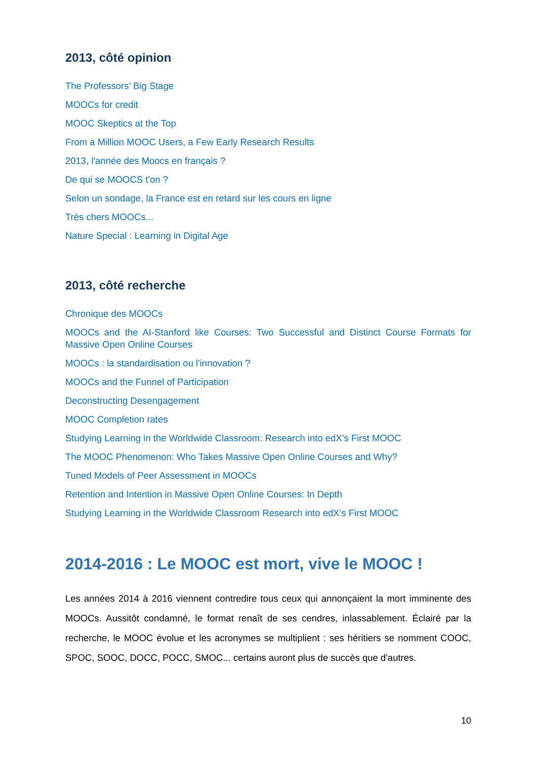2013, côté opinion
The Professors’ Big Stage
MOOCs for credit
MOOC Skeptics at the Top
From a Million MOOC Users, a Few Early Research Results
2013, l'année des Moocs en français ?
De qui se MOOCS t'on ?
Selon un sondage, la France est en retard sur les cours en ligne
Très chers MOOCs...
Nature Special : Learning in Digital Age
2013, côté recherche
Chronique des MOOCs
MOOCs and the AI-Stanford like Courses: Two Successful and Distinct Course Formats for Massive Open Online Courses
MOOCs : la standardisation ou l'innovation ?
MOOCs and the Funnel of Participation
Deconstructing Desengagement
MOOC Completion rates
Studying Learning in the Worldwide Classroom: Research into edX’s First MOOC
The MOOC Phenomenon: Who Takes Massive Open Online Courses and Why?
Tuned Models of Peer Assessment in MOOCs
Retention and Intention in Massive Open Online Courses: In Depth
Studying Learning in the Worldwide Classroom Research into edX’s First MOOC
2014-2016 : Le MOOC est mort, vive le MOOC !
Les années 2014 à 2016 viennent contredire tous ceux qui annonçaient la mort imminente des MOOCs. Aussitôt condamné, le format renaît de ses cendres, inlassablement. Éclairé par la recherche, le MOOC évolue et les acronymes se multiplient : ses héritiers se nomment COOC, SPOC, SOOC, DOCC, POCC, SMOC... certains auront plus de succès que d'autres.
10